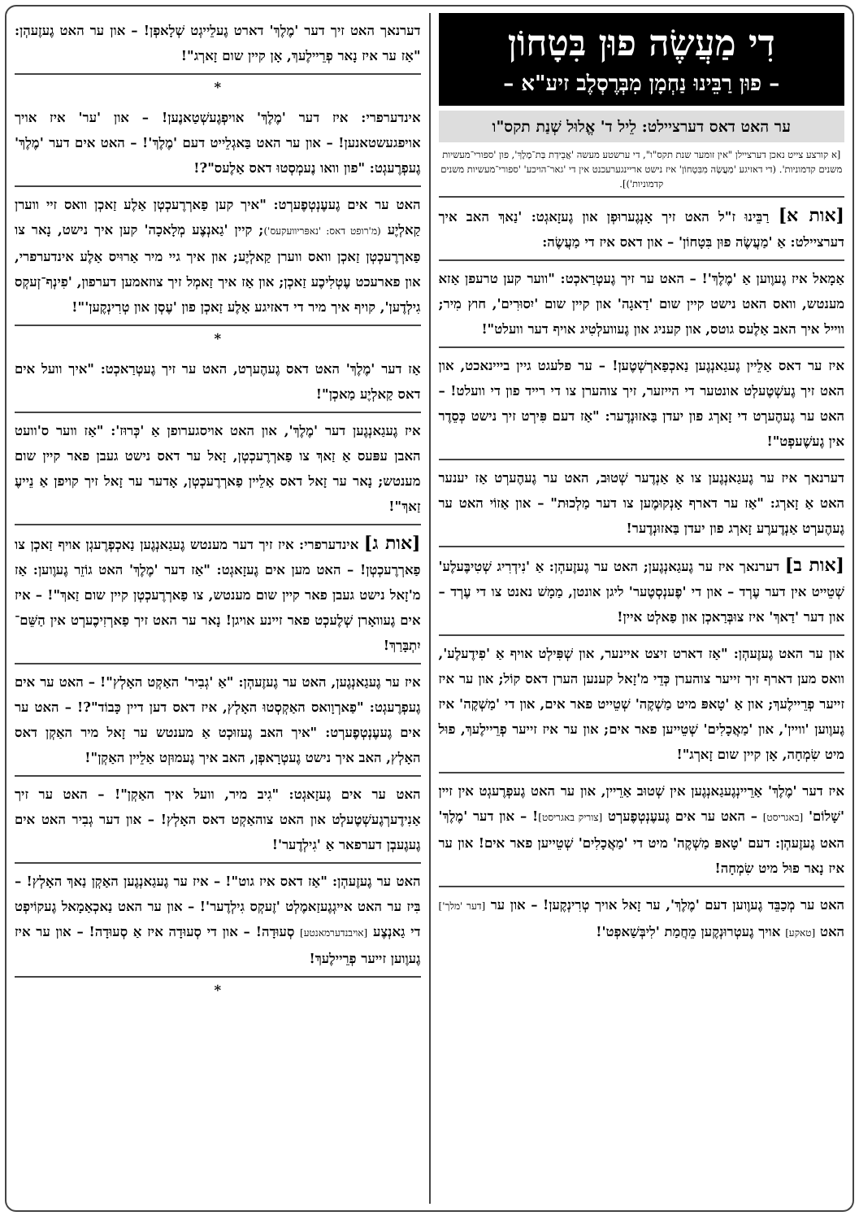דִי מַעֲשֶׂה פוּן בִּטָחוֹן
– פוּן רַבֵּינוּ נַחְמָן מִבְּרֶסְלֶב זיע"א –
ער האט דאס דערציילט: לֵיל ד' אֱלוּל שְׁנַת תקס"ו
[א קורצע צייט נאכן דערציילן "אין זומער שנת תקס"ו", די ערשטע מעשה 'אֲבֵידַת בַּת־מֶלֶךְ', פון 'ספורי־מעשיות משנים קדמוניות'. (די דאזיגע 'מַעֲשֶׂה מִבִּטָחוֹן' איז נישט אריינגערעכנט אין די 'גאר־הויכע' 'ספורי־מעשיות משנים קדמוניות')].
[אות א] רַבֵּינוּ ז"ל האט זיך אָנְגֶערוּפְן און גֶעזָאגְט: 'נַאךְ האב איך דערציילט: אַ 'מַעֲשֶׂה פוּן בִּטָחוֹן' – און דאס איז די מַעֲשֶׂה:
אַמָאל איז גֶעוֶוען אַ 'מֶלֶךְ'! – האט ער זיך גֶעטְרַאכְט: "ווער קען טרעפן אַזא מענטש, וואס האט נישט קיין שום 'דַאגָה' און קיין שום 'יִסוּרִים', חוץ מִיר; ווייל איך האב אַלֶעס גוטס, און קעניג און גֶעוועלְטִיג אויף דער וועלט"!
איז ער דאס אַלֵיין גֶעגַאנְגֶען נַאכְפַארְשְׁטֶען! – ער פלעגט גיין בייינאכט, און האט זיך גֶעשְׁטֶעלְט אונטער די הייזער, זיך צוהערן צו די רייד פון די וועלט! – האט ער גֶעהֶערְט די זָארְג פון יעדן בַּאזוּנְדֶער: "אַז דעם פִּירְט זיך נישט כְּסֵדֶר אין גֶעשֶׁעפְט"!
דערנאך איז ער גֶעגַאנְגֶען צו אַ אַנְדֶער שְׁטוּב, האט ער גֶעהֶערְט אַז יענער האט אַ זָארְג: "אַז ער דארף אָנְקוּמֶען צו דער מַלְכוּת" – און אַזוֹי האט ער גֶעהֶערְט אַנְדֶערֶע זָארְג פון יעדן בַּאזוּנְדֶער!
[אות ב] דערנאך איז ער גֶעגַאנְגֶען; האט ער גֶעזֶעהְן: אַ 'נִידְרִיג שְׁטִיבֶּעלֶע' שְׁטֵייט אין דער עֶרְד – און די 'פֶענְסְטֶער' ליגן אונטן, מַמָשׁ נאנט צו די עֶרְד – און דער 'דַאךְ' איז צוּבְּרַאכְן און פַאלְט איין!
און ער האט גֶעזֶעהְן: "אַז דארט זיצט איינער, און שְׁפִּילְט אויף אַ 'פִידֶעלֶע', וואס מען דארף זיך זייער צוהערן כְּדֵי מ'זָאל קענען הערן דאס קוֹל; און ער איז זייער פְרֵיילֶעךְ; און אַ 'טָאפּ מיט מַשְׁקֶה' שְׁטֵייט פאר אים, און די 'מַשְׁקֶה' איז גֶעוֶוען 'וויין', און 'מַאֲכָלִים' שְׁטֵייען פאר אים; און ער איז זייער פְרֵיילֶעךְ, פוּל מיט שִׂמְחָה, אָן קיין שום זָארְג"!
איז דער 'מֶלֶךְ' אַרֵיינְגֶעגַאנְגֶען אין שְׁטוּב אַרֵיין, און ער האט גֶעפְרֶעגְט אין זיין 'שָׁלוֹם' [באגריסט] – האט ער אים גֶעעֶנְטְפֶערְט [צוריק באגריסט]! – און דער 'מֶלֶךְ' האט גֶעזֶעהְן: דעם 'טָאפּ מַשְׁקֶה' מיט די 'מַאֲכָלִים' שְׁטֵייען פאר אים! און ער איז נָאר פוּל מיט שִׂמְחָה!
האט ער מְכַבֵּד גֶעוֶוען דעם 'מֶלֶךְ', ער זָאל אויך טְרִינְקֶען! – און ער [דער 'מלך'] האט [טאקע] אויך גֶעטְרוּנְקֶען מֵחֲמַת 'לִיבְּשַׁאפְט'!
דערנאך האט זיך דער 'מֶלֶךְ' דארט גֶעלֵייגְט שְׁלָאפְן! – און ער האט גֶעזֶעהְן: "אַז ער איז נָאר פְרֵיילֶעךְ, אָן קיין שום זָארְג"!
*
אינדערפרי: איז דער 'מֶלֶךְ' אויפְגֶעשְׁטַאנֶען! – און 'ער' איז אויך אויפגעשטאנען! – און ער האט בַּאגְלֵייט דעם 'מֶלֶךְ'! – האט אים דער 'מֶלֶךְ' גֶעפְרֶעגְט: "פון וואו נֶעמְסְטוּ דאס אַלֶעס"?!
האט ער אים גֶעעֶנְטְפֶערְט: "איך קען פַארְרֶעכְטְן אַלֶע זַאכְן וואס זיי ווערן קַאלְיֶע (מ'רופט דאס: 'נאפּריוועקעס'); קיין 'גַאנְצֶע מְלָאכָה' קען איך נישט, נָאר צו פַארְרֶעכְטְן זַאכְן וואס ווערן קַאלְיֶע; און איך גיי מיר אַרוּיס אַלֶע אינדערפרי, און פארעכט עֶטְלִיכֶע זַאכְן; און אַז איך זַאמְל זיך צוזאמען דערפון, 'פִינְף־זְעקְס גִילְדֶען', קויף איך מיר די דאזיגע אַלֶע זַאכְן פון 'עֶסְן און טְרִינְקֶען'"!
*
אַז דער 'מֶלֶךְ' האט דאס גֶעהֶערְט, האט ער זיך גֶעטְרַאכְט: "איך וועל אים דאס קַאלְיֶע מַאכְן"!
איז גֶעגַאנְגֶען דער 'מֶלֶךְ', און האט אויסגערופן אַ 'כְּרוּז': "אַז ווער ס'וועט האבן עפּעס אַ זַאךְ צו פַארְרֶעכְטְן, זָאל ער דאס נישט געבן פאר קיין שום מענטש; נָאר ער זָאל דאס אַלֵיין פַארְרֶעכְטְן, אָדער ער זָאל זיך קויפן אַ נֵייעֶ זַאךְ"!
[אות ג] אינדערפרי: איז זיך דער מענטש גֶעגַאנְגֶען נַאכְפְרֶעגְן אויף זַאכְן צו פַארְרֶעכְטְן! – האט מען אים גֶעזָאגְט: "אַז דער 'מֶלֶךְ' האט גוֹזֵר גֶעוֶוען: אַז מ'זָאל נישט געבן פאר קיין שום מענטש, צו פַארְרֶעכְטְן קיין שום זַאךְ"! – איז אים גֶעוואָרן שְׁלֶעכְט פאר זיינע אויגן! נָאר ער האט זיך פַארְזִיכֶערְט אין הַשֵּׁם־יִתְבָּרַךְ!
איז ער גֶעגַאנְגֶען, האט ער גֶעזֶעהְן: "אַ 'גְבִיר' האַקְט האָלְץ"! – האט ער אים גֶעפְרֶעגְט: "פַארְוָואס האַקְסְטוּ האָלְץ, איז דאס דען דיין כָּבוֹד"?! – האט ער אים גֶעעֶנְטְפֶערְט: "איך האב גֶעזוּכְט אַ מענטש ער זָאל מיר האַקְן דאס האָלְץ, האב איך נישט גֶעטְרָאפְן, האב איך גֶעמוּזְט אַלֵיין האַקְן"!
האט ער אים גֶעזָאגְט: "גִיב מיר, וועל איך האַקְן"! – האט ער זיך אַנִידֶערְגֶעשְׁטֶעלְט און האט צוהאַקְט דאס האָלְץ! – און דער גְבִיר האט אים גֶעגֶעבְן דערפאר אַ 'גִילְדֶער'!
האט ער גֶעזֶעהְן: "אַז דאס איז גוט"! – איז ער גֶעגַאנְגֶען האַקְן נַאךְ האָלְץ! – בִּיז ער האט אייגְגֶעזַאמֶלְט 'זֶעקְס גִילְדֶער'! – און ער האט נַאכְאַמָאל גֶעקוֹיפְט די גַאנְצֶע [אויבנדערמאנטע] סְעוּדָה! – און די סְעוּדָה איז אַ סְעוּדָה! – און ער איז גֶעוֶוען זייער פְרֵיילֶעךְ!
*